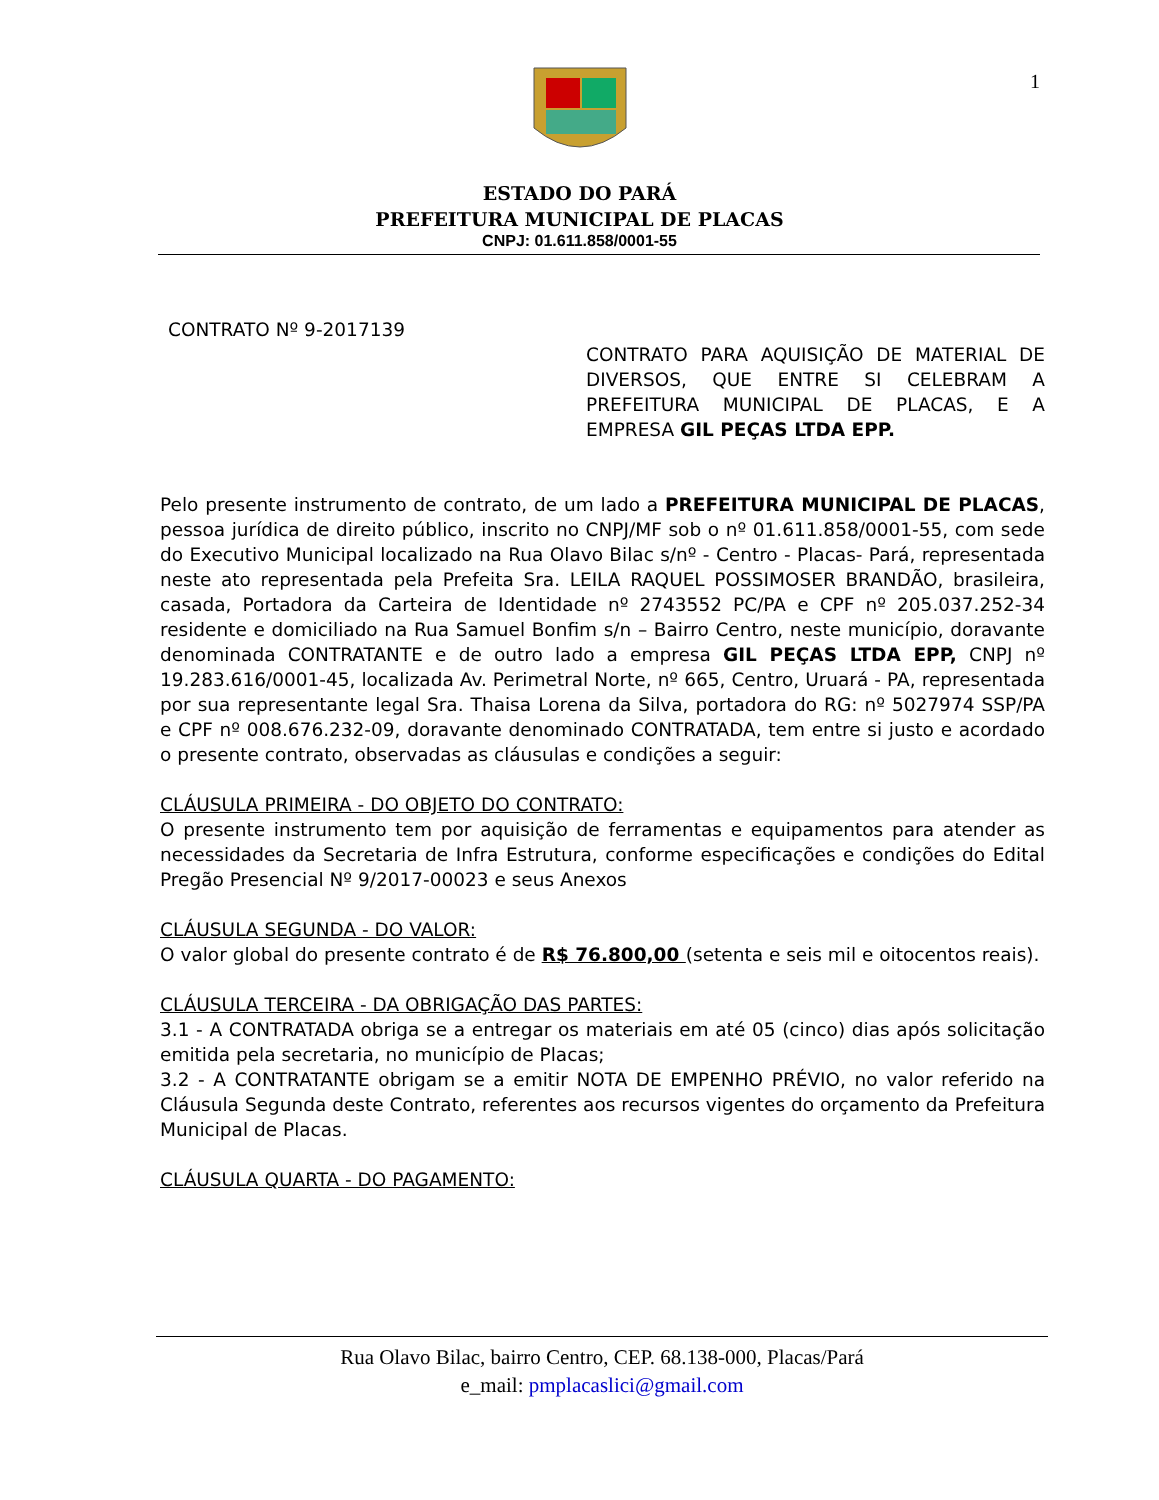1
ESTADO DO PARÁ
PREFEITURA MUNICIPAL DE PLACAS
CNPJ: 01.611.858/0001-55
CONTRATO Nº 9-2017139
CONTRATO PARA AQUISIÇÃO DE MATERIAL DE DIVERSOS, QUE ENTRE SI CELEBRAM A PREFEITURA MUNICIPAL DE PLACAS, E A EMPRESA GIL PEÇAS LTDA EPP.
Pelo presente instrumento de contrato, de um lado a PREFEITURA MUNICIPAL DE PLACAS, pessoa jurídica de direito público, inscrito no CNPJ/MF sob o nº 01.611.858/0001-55, com sede do Executivo Municipal localizado na Rua Olavo Bilac s/nº - Centro - Placas- Pará, representada neste ato representada pela Prefeita Sra. LEILA RAQUEL POSSIMOSER BRANDÃO, brasileira, casada, Portadora da Carteira de Identidade nº 2743552 PC/PA e CPF nº 205.037.252-34 residente e domiciliado na Rua Samuel Bonfim s/n – Bairro Centro, neste município, doravante denominada CONTRATANTE e de outro lado a empresa GIL PEÇAS LTDA EPP, CNPJ nº 19.283.616/0001-45, localizada Av. Perimetral Norte, nº 665, Centro, Uruará - PA, representada por sua representante legal Sra. Thaisa Lorena da Silva, portadora do RG: nº 5027974 SSP/PA e CPF nº 008.676.232-09, doravante denominado CONTRATADA, tem entre si justo e acordado o presente contrato, observadas as cláusulas e condições a seguir:
CLÁUSULA PRIMEIRA - DO OBJETO DO CONTRATO:
O presente instrumento tem por aquisição de ferramentas e equipamentos para atender as necessidades da Secretaria de Infra Estrutura, conforme especificações e condições do Edital Pregão Presencial Nº 9/2017-00023 e seus Anexos
CLÁUSULA SEGUNDA - DO VALOR:
O valor global do presente contrato é de R$ 76.800,00 (setenta e seis mil e oitocentos reais).
CLÁUSULA TERCEIRA - DA OBRIGAÇÃO DAS PARTES:
3.1 - A CONTRATADA obriga se a entregar os materiais em até 05 (cinco) dias após solicitação emitida pela secretaria, no município de Placas;
3.2 - A CONTRATANTE obrigam se a emitir NOTA DE EMPENHO PRÉVIO, no valor referido na Cláusula Segunda deste Contrato, referentes aos recursos vigentes do orçamento da Prefeitura Municipal de Placas.
CLÁUSULA QUARTA - DO PAGAMENTO:
Rua Olavo Bilac, bairro Centro, CEP. 68.138-000, Placas/Pará
e_mail: pmplacaslici@gmail.com